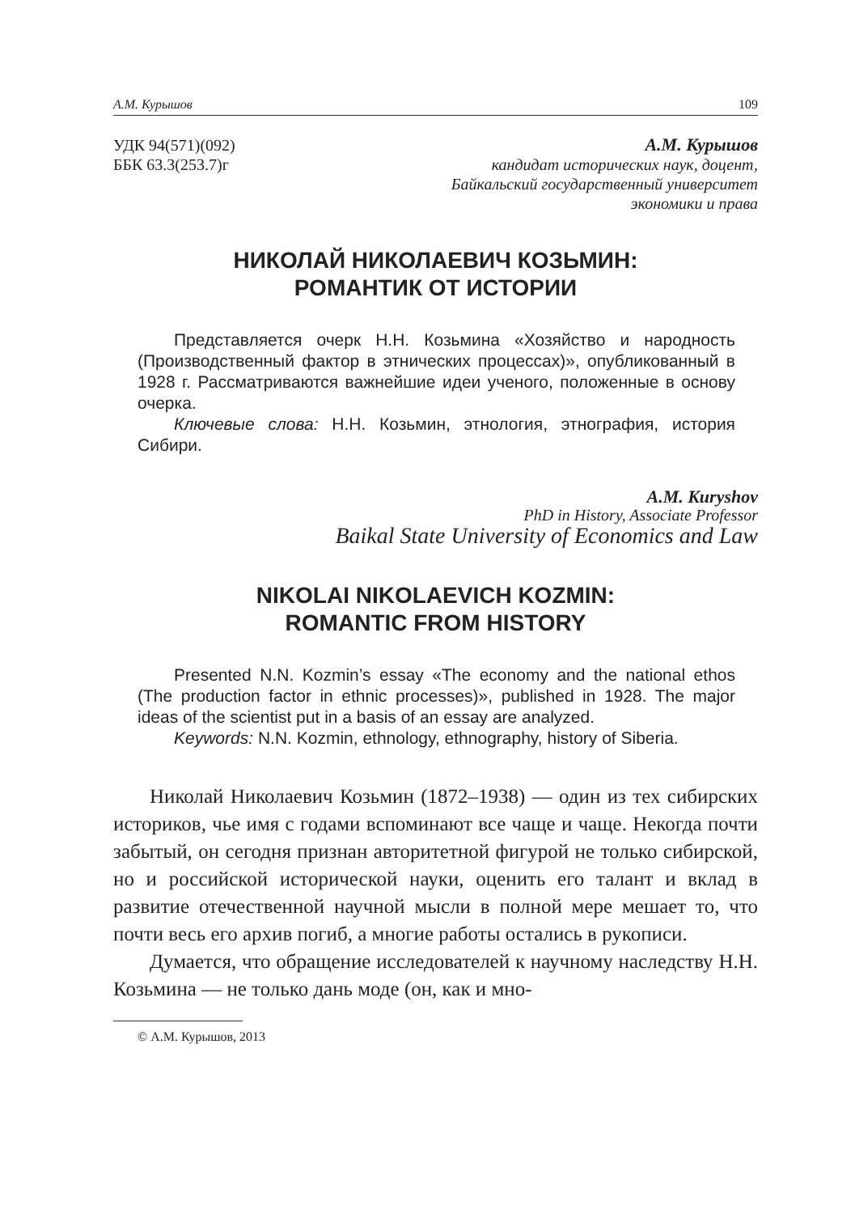А.М. Курышов 109
УДК 94(571)(092)
ББК 63.3(253.7)г
А.М. Курышов
кандидат исторических наук, доцент,
Байкальский государственный университет
экономики и права
НИКОЛАЙ НИКОЛАЕВИЧ КОЗЬМИН:
РОМАНТИК ОТ ИСТОРИИ
Представляется очерк Н.Н. Козьмина «Хозяйство и народность (Производственный фактор в этнических процессах)», опубликованный в 1928 г. Рассматриваются важнейшие идеи ученого, положенные в основу очерка.
Ключевые слова: Н.Н. Козьмин, этнология, этнография, история Сибири.
A.M. Kuryshov
PhD in History, Associate Professor
Baikal State University of Economics and Law
NIKOLAI NIKOLAEVICH KOZMIN:
ROMANTIC FROM HISTORY
Presented N.N. Kozmin’s essay «The economy and the national ethos (The production factor in ethnic processes)», published in 1928. The major ideas of the scientist put in a basis of an essay are analyzed.
Keywords: N.N. Kozmin, ethnology, ethnography, history of Siberia.
Николай Николаевич Козьмин (1872–1938) — один из тех сибирских историков, чье имя с годами вспоминают все чаще и чаще. Некогда почти забытый, он сегодня признан авторитетной фигурой не только сибирской, но и российской исторической науки, оценить его талант и вклад в развитие отечественной научной мысли в полной мере мешает то, что почти весь его архив погиб, а многие работы остались в рукописи.
Думается, что обращение исследователей к научному наследству Н.Н. Козьмина — не только дань моде (он, как и мно-
© А.М. Курышов, 2013